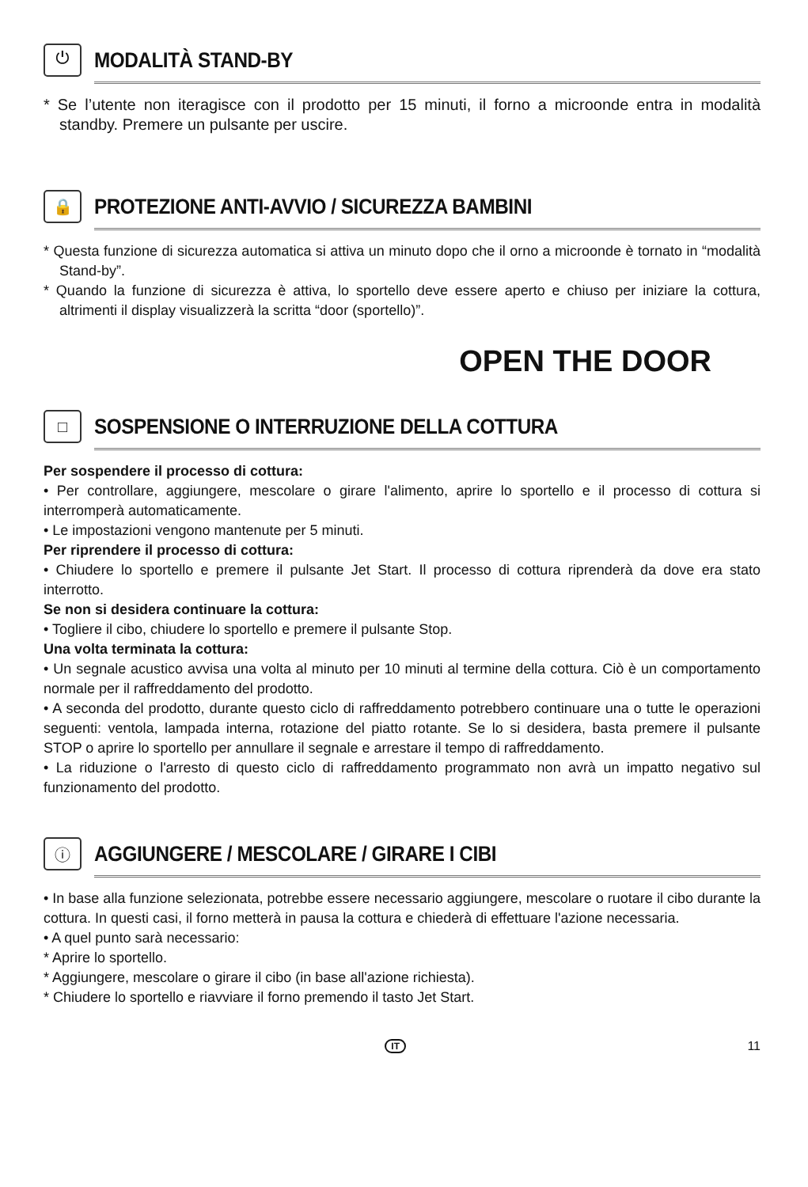⏻
MODALITÀ STAND-BY
* Se l’utente non iteragisce con il prodotto per 15 minuti, il forno a microonde entra in modalità standby. Premere un pulsante per uscire.
🔒
PROTEZIONE ANTI-AVVIO / SICUREZZA BAMBINI
* Questa funzione di sicurezza automatica si attiva un minuto dopo che il orno a microonde è tornato in “modalità Stand-by”.
* Quando la funzione di sicurezza è attiva, lo sportello deve essere aperto e chiuso per iniziare la cottura, altrimenti il display visualizzerà la scritta “door (sportello)”.
OPEN THE DOOR
□
SOSPENSIONE O INTERRUZIONE DELLA COTTURA
Per sospendere il processo di cottura:
• Per controllare, aggiungere, mescolare o girare l'alimento, aprire lo sportello e il processo di cottura si interromperà automaticamente.
• Le impostazioni vengono mantenute per 5 minuti.
Per riprendere il processo di cottura:
• Chiudere lo sportello e premere il pulsante Jet Start. Il processo di cottura riprenderà da dove era stato interrotto.
Se non si desidera continuare la cottura:
• Togliere il cibo, chiudere lo sportello e premere il pulsante Stop.
Una volta terminata la cottura:
• Un segnale acustico avvisa una volta al minuto per 10 minuti al termine della cottura. Ciò è un comportamento normale per il raffreddamento del prodotto.
• A seconda del prodotto, durante questo ciclo di raffreddamento potrebbero continuare una o tutte le operazioni seguenti: ventola, lampada interna, rotazione del piatto rotante. Se lo si desidera, basta premere il pulsante STOP o aprire lo sportello per annullare il segnale e arrestare il tempo di raffreddamento.
• La riduzione o l'arresto di questo ciclo di raffreddamento programmato non avrà un impatto negativo sul funzionamento del prodotto.
ⓘ
AGGIUNGERE / MESCOLARE / GIRARE I CIBI
• In base alla funzione selezionata, potrebbe essere necessario aggiungere, mescolare o ruotare il cibo durante la cottura. In questi casi, il forno metterà in pausa la cottura e chiederà di effettuare l'azione necessaria.
• A quel punto sarà necessario:
* Aprire lo sportello.
* Aggiungere, mescolare o girare il cibo (in base all'azione richiesta).
* Chiudere lo sportello e riavviare il forno premendo il tasto Jet Start.
IT 11